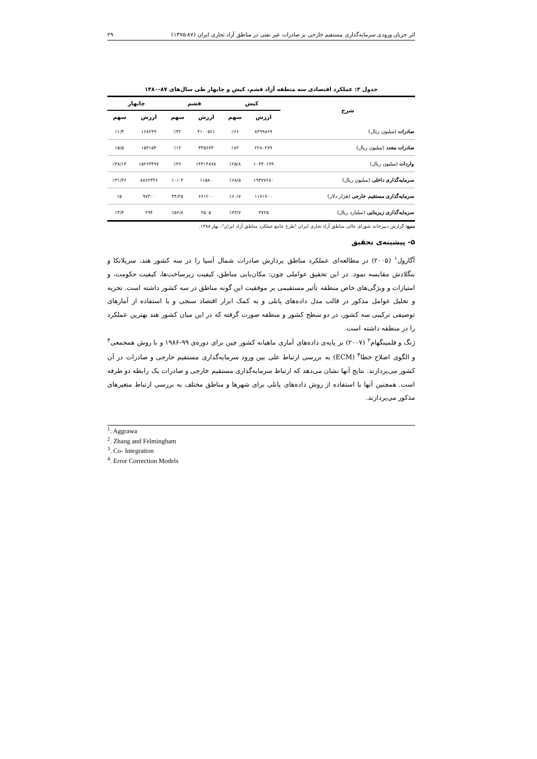اثر جریان ورودی سرمایه‌گذاری مستقیم خارجی بر صادرات غیر نفتی در مناطق آزاد تجاری ایران (۸۷-۱۳۷۵) ۲۹
جدول ۲: عملکرد اقتصادی سه منطقه آزاد قشم، کیش و چابهار طی سال‌های ۸۷-۱۳۸۰
| شرح | کیش | | قشم | | چابهار | |
| --- | --- | --- | --- | --- | --- | --- |
| | ارزش | سهم | ارزش | سهم | ارزش | سهم |
| صادرات (میلیون ریال) | ۸۴۹۹۸۶۹ | ٪۶۶ | ۴۱۰۰۵۲۱ | ٪۳۲ | ۱۶۸۲۴۹ | ٪۱/۳ |
| صادرات مجدد (میلیون ریال) | ۲۲۸۰۲۷۹ | ٪۸۲ | ۳۳۵۶۷۳ | ٪۱۲ | ۱۵۳۱۵۴ | ٪۵/۵ |
| واردات (میلیون ریال) | ۱۰۳۴۰۱۹۹ | ٪۲۵/۸ | ۱۴۴۱۴۸۷۸ | ٪۳۶ | ۱۵۲۶۳۴۹۷ | ٪۳۸/۱۴ |
| سرمایه‌گذاری داخلی (میلیون ریال) | ۱۹۳۷۷۶۸۰ | ٪۶۸/۵ | ۱۱۵۸۰ | ٪۰/۰۴ | ۸۸۶۲۳۴۶ | ٪۳۱/۳۶ |
| سرمایه‌گذاری مستقیم خارجی (هزار دلار) | ۱۱۷۱۷۰۰ | ٪۶۰/۷ | ۶۶۱۲۰۰ | ۳۴/۲۵ | ۹۷۳۰۰ | ٪۵ |
| سرمایه‌گذاری زیربنایی (میلیارد ریال) | ۳۷۲۵ | ٪۴۳/۷ | ۴۵۰۵ | ٪۵۲/۸ | ۲۹۴ | ٪۳/۴ |
منبع: گزارش دبیرخانه شورای عالی مناطق آزاد تجاری ایران "طرح جامع عملکرد مناطق آزاد ایران"، بهار ۱۳۸۸.
۵- پیشینه‌ی تحقیق
آگارول<sup>۱</sup> (۲۰۰۵) در مطالعه‌ای عملکرد مناطق پردازش صادرات شمال آسیا را در سه کشور هند، سریلانکا و بنگلادش مقایسه نمود. در این تحقیق عواملی چون: مکان‌یابی مناطق، کیفیت زیرساخت‌ها، کیفیت حکومت، و امتیازات و ویژگی‌های خاص منطقه تأثیر مستقیمی بر موفقیت این گونه مناطق در سه کشور داشته است. تجزیه و تحلیل عوامل مذکور در قالب مدل داده‌های پانلی و به کمک ابزار اقتصاد سنجی و با استفاده از آمارهای توصیفی ترکیبی سه کشور، در دو سطح کشور و منطقه صورت گرفته که در این میان کشور هند بهترین عملکرد را در منطقه داشته است.
ژنگ و فلمینگهام<sup>۲</sup> (۲۰۰۷) بر پایه‌ی داده‌های آماری ماهیانه کشور چین برای دوره‌ی ۹۹-۱۹۸۶ و با روش همجمعی<sup>۳</sup> و الگوی اصلاح خطا<sup>۴</sup> (ECM) به بررسی ارتباط علی بین ورود سرمایه‌گذاری مستقیم خارجی و صادرات در آن کشور می‌پردازند. نتایج آنها نشان می‌دهد که ارتباط سرمایه‌گذاری مستقیم خارجی و صادرات یک رابطه دو طرفه است. همچنین آنها با استفاده از روش داده‌های پانلی برای شهرها و مناطق مختلف به بررسی ارتباط متغیرهای مذکور می‌پردازند.
<sup>1</sup>. Aggrawa
<sup>2</sup>. Zhang and Felmingham
<sup>3</sup>. Co- Integration
<sup>4</sup>. Error Correction Models